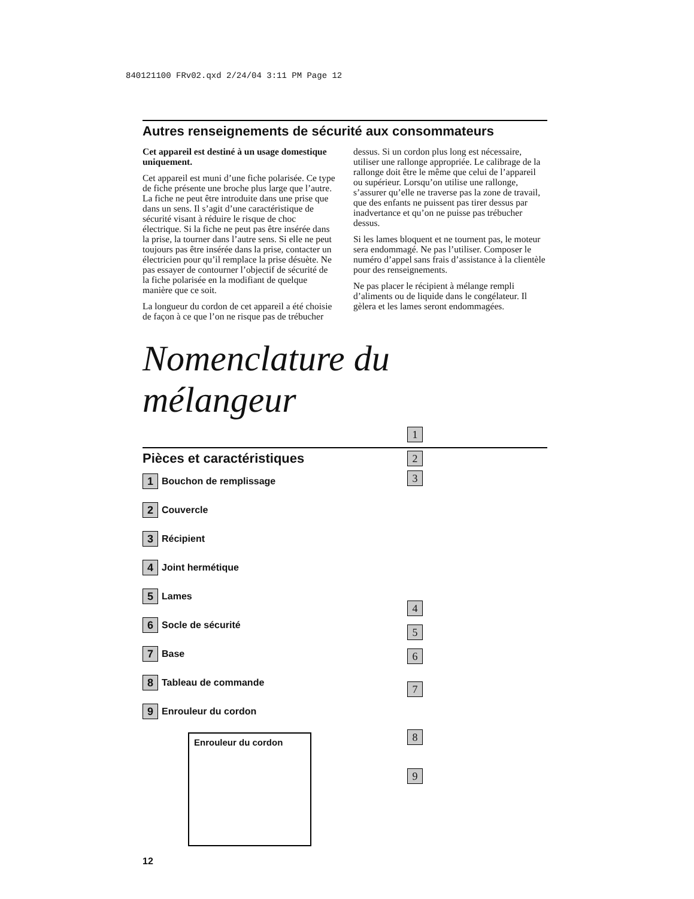840121100 FRv02.qxd 2/24/04 3:11 PM Page 12
Autres renseignements de sécurité aux consommateurs
Cet appareil est destiné à un usage domestique uniquement.
Cet appareil est muni d’une fiche polarisée. Ce type de fiche présente une broche plus large que l’autre. La fiche ne peut être introduite dans une prise que dans un sens. Il s’agit d’une caractéristique de sécurité visant à réduire le risque de choc électrique. Si la fiche ne peut pas être insérée dans la prise, la tourner dans l’autre sens. Si elle ne peut toujours pas être insérée dans la prise, contacter un électricien pour qu’il remplace la prise désuète. Ne pas essayer de contourner l’objectif de sécurité de la fiche polarisée en la modifiant de quelque manière que ce soit.
La longueur du cordon de cet appareil a été choisie de façon à ce que l’on ne risque pas de trébucher dessus. Si un cordon plus long est nécessaire, utiliser une rallonge appropriée. Le calibrage de la rallonge doit être le même que celui de l’appareil ou supérieur. Lorsqu’on utilise une rallonge, s’assurer qu’elle ne traverse pas la zone de travail, que des enfants ne puissent pas tirer dessus par inadvertance et qu’on ne puisse pas trébucher dessus.
Si les lames bloquent et ne tournent pas, le moteur sera endommagé. Ne pas l’utiliser. Composer le numéro d’appel sans frais d’assistance à la clientèle pour des renseignements.
Ne pas placer le récipient à mélange rempli d’aliments ou de liquide dans le congélateur. Il gèlera et les lames seront endommagées.
Nomenclature du mélangeur
Pièces et caractéristiques
1 Bouchon de remplissage
2 Couvercle
3 Récipient
4 Joint hermétique
5 Lames
6 Socle de sécurité
7 Base
8 Tableau de commande
9 Enrouleur du cordon
Enrouleur du cordon
12
1
2
3
4
5
6
7
8
9